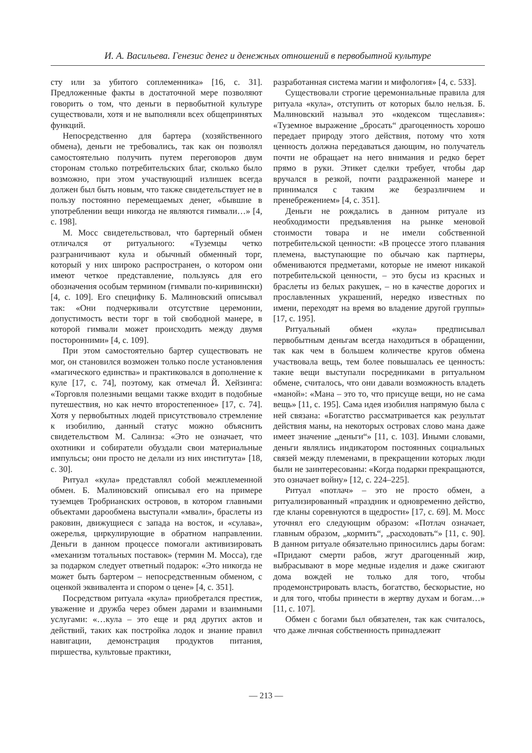И. А. Васильева. Генезис денег и денежных отношений в первобытной культуре
сту или за убитого соплеменника» [16, с. 31]. Предложенные факты в достаточной мере позволяют говорить о том, что деньги в первобытной культуре существовали, хотя и не выполняли всех общепринятых функций.
Непосредственно для бартера (хозяйственного обмена), деньги не требовались, так как он позволял самостоятельно получить путем переговоров двум сторонам столько потребительских благ, сколько было возможно, при этом участвующий излишек всегда должен был быть новым, что также свидетельствует не в пользу постоянно перемещаемых денег, «бывшие в употреблении вещи никогда не являются гимвали…» [4, с. 198].
М. Мосс свидетельствовал, что бартерный обмен отличался от ритуального: «Туземцы четко разграничивают кула и обычный обменный торг, который у них широко распространен, о котором они имеют четкое представление, пользуясь для его обозначения особым термином (гимвали по-киривински) [4, с. 109]. Его специфику Б. Малиновский описывал так: «Они подчеркивали отсутствие церемонии, допустимость вести торг в той свободной манере, в которой гимвали может происходить между двумя посторонними» [4, с. 109].
При этом самостоятельно бартер существовать не мог, он становился возможен только после установления «магического единства» и практиковался в дополнение к куле [17, с. 74], поэтому, как отмечал Й. Хейзинга: «Торговля полезными вещами также входит в подобные путешествия, но как нечто второстепенное» [17, с. 74]. Хотя у первобытных людей присутствовало стремление к изобилию, данный статус можно объяснить свидетельством М. Салинза: «Это не означает, что охотники и собиратели обуздали свои материальные импульсы; они просто не делали из них института» [18, с. 30].
Ритуал «кула» представлял собой межплеменной обмен. Б. Малиновский описывал его на примере туземцев Тробрианских островов, в котором главными объектами дарообмена выступали «мвали», браслеты из раковин, движущиеся с запада на восток, и «сулава», ожерелья, циркулирующие в обратном направлении. Деньги в данном процессе помогали активизировать «механизм тотальных поставок» (термин М. Мосса), где за подарком следует ответный подарок: «Это никогда не может быть бартером – непосредственным обменом, с оценкой эквивалента и спором о цене» [4, с. 351].
Посредством ритуала «кула» приобретался престиж, уважение и дружба через обмен дарами и взаимными услугами: «…кула – это еще и ряд других актов и действий, таких как постройка лодок и знание правил навигации, демонстрация продуктов питания, пиршества, культовые практики,
разработанная система магии и мифология» [4, с. 533].
Существовали строгие церемониальные правила для ритуала «кула», отступить от которых было нельзя. Б. Малиновский называл это «кодексом тщеславия»: «Туземное выражение „бросать“ драгоценность хорошо передает природу этого действия, потому что хотя ценность должна передаваться дающим, но получатель почти не обращает на него внимания и редко берет прямо в руки. Этикет сделки требует, чтобы дар вручался в резкой, почти раздраженной манере и принимался с таким же безразличием и пренебрежением» [4, с. 351].
Деньги не рождались в данном ритуале из необходимости предъявления на рынке меновой стоимости товара и не имели собственной потребительской ценности: «В процессе этого плавания племена, выступающие по обычаю как партнеры, обмениваются предметами, которые не имеют никакой потребительской ценности, – это бусы из красных и браслеты из белых ракушек, – но в качестве дорогих и прославленных украшений, нередко известных по имени, переходят на время во владение другой группы» [17, с. 195].
Ритуальный обмен «кула» предписывал первобытным деньгам всегда находиться в обращении, так как чем в большем количестве кругов обмена участвовала вещь, тем более повышалась ее ценность: такие вещи выступали посредниками в ритуальном обмене, считалось, что они давали возможность владеть «маной»: «Мана – это то, что присуще вещи, но не сама вещь» [11, с. 195]. Сама идея изобилия напрямую была с ней связана: «Богатство рассматривается как результат действия маны, на некоторых островах слово мана даже имеет значение „деньги“» [11, с. 103]. Иными словами, деньги являлись индикатором постоянных социальных связей между племенами, в прекращении которых люди были не заинтересованы: «Когда подарки прекращаются, это означает войну» [12, с. 224–225].
Ритуал «потлач» – это не просто обмен, а ритуализированный «праздник и одновременно действо, где кланы соревнуются в щедрости» [17, с. 69]. М. Мосс уточнял его следующим образом: «Потлач означает, главным образом, „кормить“, „расходовать“» [11, с. 90]. В данном ритуале обязательно приносились дары богам: «Придают смерти рабов, жгут драгоценный жир, выбрасывают в море медные изделия и даже сжигают дома вождей не только для того, чтобы продемонстрировать власть, богатство, бескорыстие, но и для того, чтобы принести в жертву духам и богам…» [11, с. 107].
Обмен с богами был обязателен, так как считалось, что даже личная собственность принадлежит
— 213 —